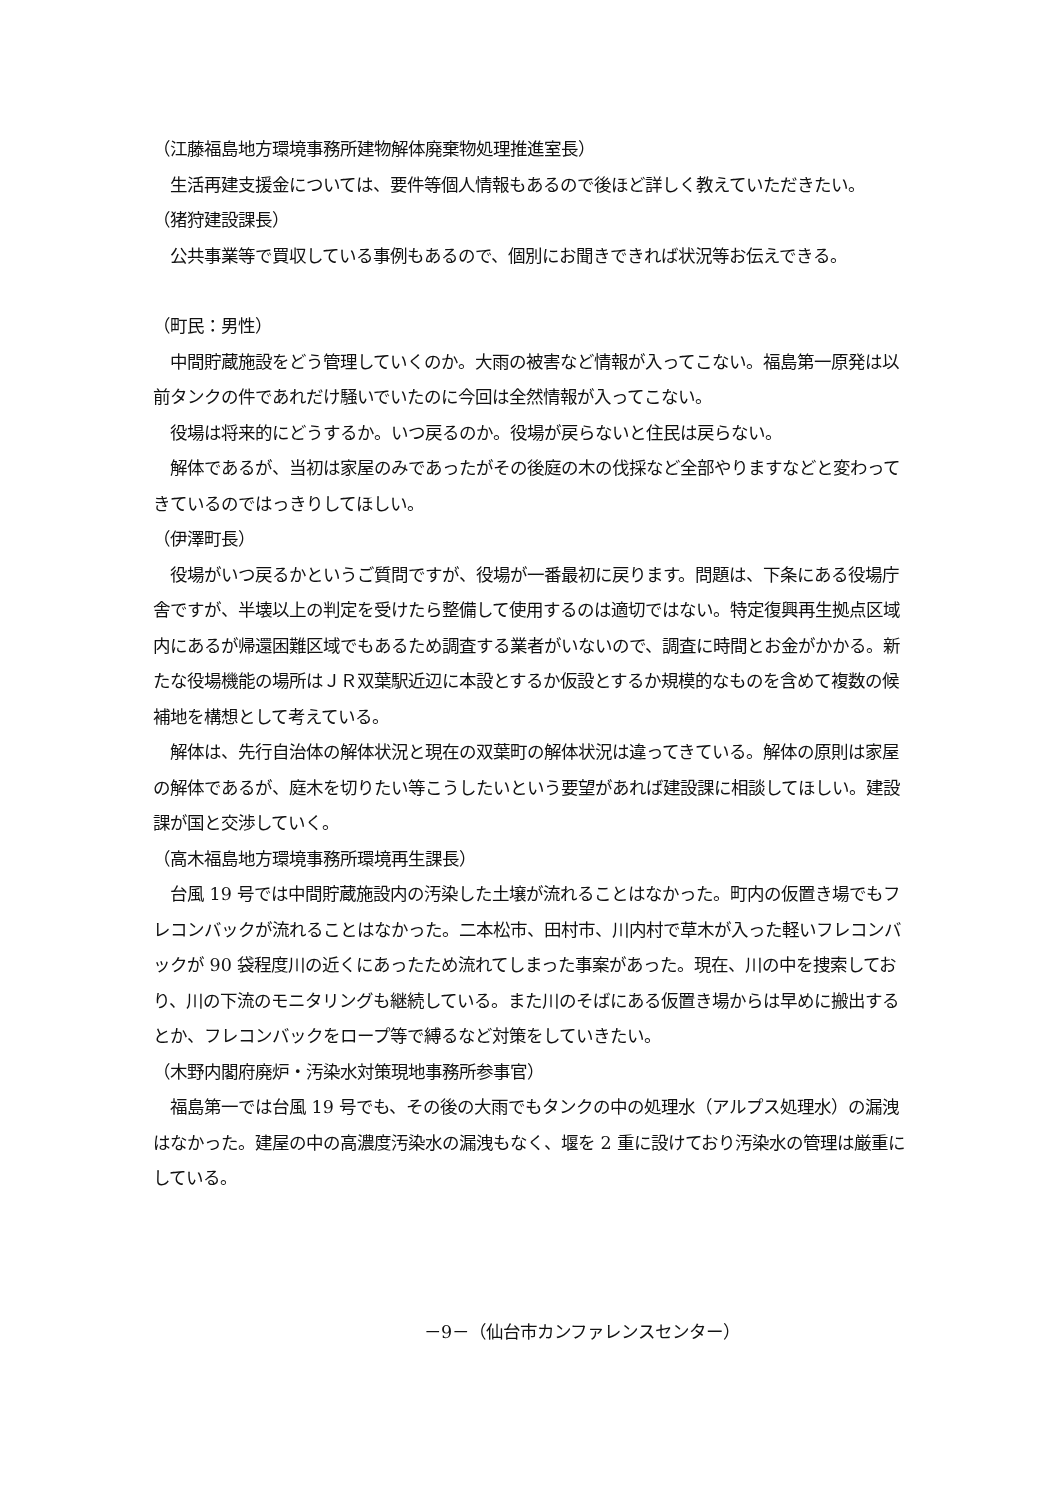（江藤福島地方環境事務所建物解体廃棄物処理推進室長）
　生活再建支援金については、要件等個人情報もあるので後ほど詳しく教えていただきたい。
（猪狩建設課長）
　公共事業等で買収している事例もあるので、個別にお聞きできれば状況等お伝えできる。
（町民：男性）
　中間貯蔵施設をどう管理していくのか。大雨の被害など情報が入ってこない。福島第一原発は以前タンクの件であれだけ騒いでいたのに今回は全然情報が入ってこない。
　役場は将来的にどうするか。いつ戻るのか。役場が戻らないと住民は戻らない。
　解体であるが、当初は家屋のみであったがその後庭の木の伐採など全部やりますなどと変わってきているのではっきりしてほしい。
（伊澤町長）
　役場がいつ戻るかというご質問ですが、役場が一番最初に戻ります。問題は、下条にある役場庁舎ですが、半壊以上の判定を受けたら整備して使用するのは適切ではない。特定復興再生拠点区域内にあるが帰還困難区域でもあるため調査する業者がいないので、調査に時間とお金がかかる。新たな役場機能の場所はＪＲ双葉駅近辺に本設とするか仮設とするか規模的なものを含めて複数の候補地を構想として考えている。
　解体は、先行自治体の解体状況と現在の双葉町の解体状況は違ってきている。解体の原則は家屋の解体であるが、庭木を切りたい等こうしたいという要望があれば建設課に相談してほしい。建設課が国と交渉していく。
（高木福島地方環境事務所環境再生課長）
　台風 19 号では中間貯蔵施設内の汚染した土壌が流れることはなかった。町内の仮置き場でもフレコンバックが流れることはなかった。二本松市、田村市、川内村で草木が入った軽いフレコンバックが 90 袋程度川の近くにあったため流れてしまった事案があった。現在、川の中を捜索しており、川の下流のモニタリングも継続している。また川のそばにある仮置き場からは早めに搬出するとか、フレコンバックをロープ等で縛るなど対策をしていきたい。
（木野内閣府廃炉・汚染水対策現地事務所参事官）
　福島第一では台風 19 号でも、その後の大雨でもタンクの中の処理水（アルプス処理水）の漏洩はなかった。建屋の中の高濃度汚染水の漏洩もなく、堰を 2 重に設けており汚染水の管理は厳重にしている。
－9－（仙台市カンファレンスセンター）